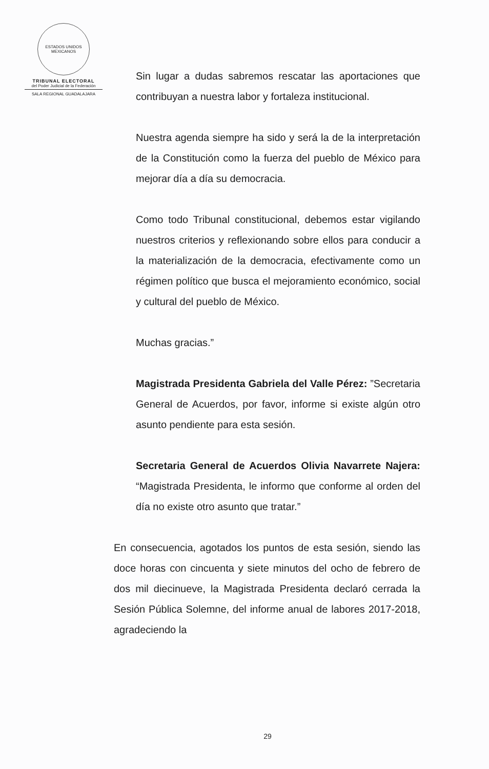ESTADOS UNIDOS MEXICANOS
TRIBUNAL ELECTORAL
del Poder Judicial de la Federación
SALA REGIONAL GUADALAJARA
Sin lugar a dudas sabremos rescatar las aportaciones que contribuyan a nuestra labor y fortaleza institucional.
Nuestra agenda siempre ha sido y será la de la interpretación de la Constitución como la fuerza del pueblo de México para mejorar día a día su democracia.
Como todo Tribunal constitucional, debemos estar vigilando nuestros criterios y reflexionando sobre ellos para conducir a la materialización de la democracia, efectivamente como un régimen político que busca el mejoramiento económico, social y cultural del pueblo de México.
Muchas gracias.”
Magistrada Presidenta Gabriela del Valle Pérez: ”Secretaria General de Acuerdos, por favor, informe si existe algún otro asunto pendiente para esta sesión.
Secretaria General de Acuerdos Olivia Navarrete Najera: “Magistrada Presidenta, le informo que conforme al orden del día no existe otro asunto que tratar.”
En consecuencia, agotados los puntos de esta sesión, siendo las doce horas con cincuenta y siete minutos del ocho de febrero de dos mil diecinueve, la Magistrada Presidenta declaró cerrada la Sesión Pública Solemne, del informe anual de labores 2017-2018, agradeciendo la
29